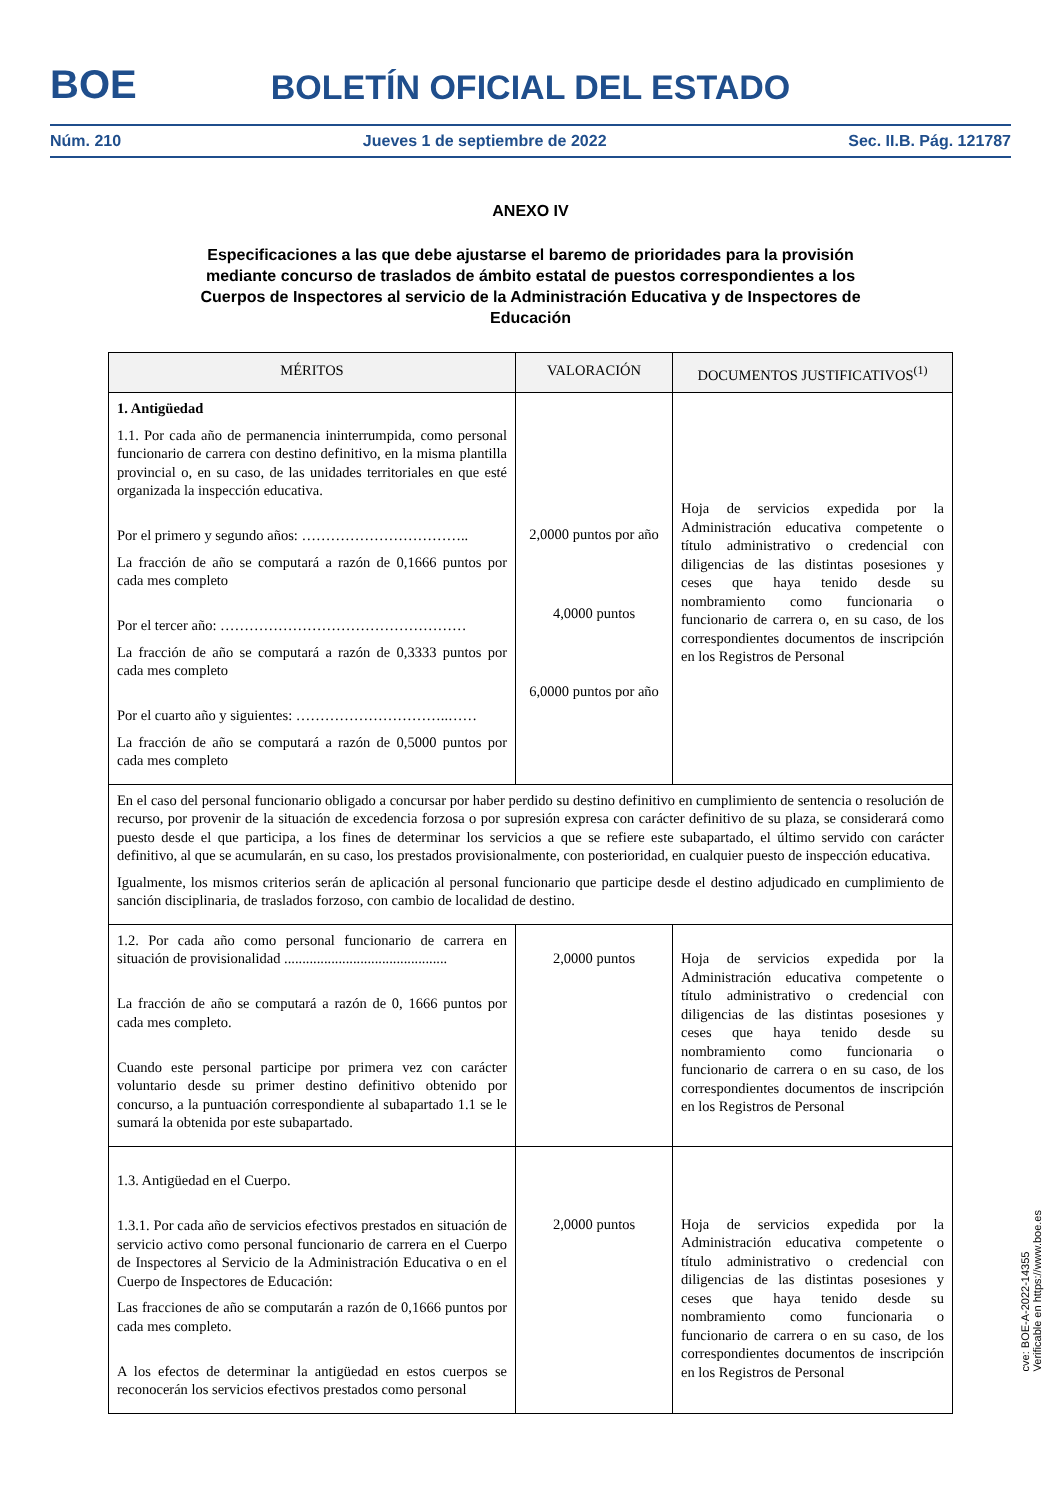BOE
BOLETÍN OFICIAL DEL ESTADO
Núm. 210 Jueves 1 de septiembre de 2022 Sec. II.B. Pág. 121787
ANEXO IV
Especificaciones a las que debe ajustarse el baremo de prioridades para la provisión mediante concurso de traslados de ámbito estatal de puestos correspondientes a los Cuerpos de Inspectores al servicio de la Administración Educativa y de Inspectores de Educación
| MÉRITOS | VALORACIÓN | DOCUMENTOS JUSTIFICATIVOS<sup>(1)</sup> |
| --- | --- | --- |
| 1. Antigüedad 1.1. Por cada año de permanencia ininterrumpida, como personal funcionario de carrera con destino definitivo, en la misma plantilla provincial o, en su caso, de las unidades territoriales en que esté organizada la inspección educativa. Por el primero y segundo años: …………………………….. La fracción de año se computará a razón de 0,1666 puntos por cada mes completo Por el tercer año: …………………………………………… La fracción de año se computará a razón de 0,3333 puntos por cada mes completo Por el cuarto año y siguientes: …………………………..…… La fracción de año se computará a razón de 0,5000 puntos por cada mes completo | 2,0000 puntos por año 4,0000 puntos 6,0000 puntos por año | Hoja de servicios expedida por la Administración educativa competente o título administrativo o credencial con diligencias de las distintas posesiones y ceses que haya tenido desde su nombramiento como funcionaria o funcionario de carrera o, en su caso, de los correspondientes documentos de inscripción en los Registros de Personal |
| En el caso del personal funcionario obligado a concursar por haber perdido su destino definitivo en cumplimiento de sentencia o resolución de recurso, por provenir de la situación de excedencia forzosa o por supresión expresa con carácter definitivo de su plaza, se considerará como puesto desde el que participa, a los fines de determinar los servicios a que se refiere este subapartado, el último servido con carácter definitivo, al que se acumularán, en su caso, los prestados provisionalmente, con posterioridad, en cualquier puesto de inspección educativa. Igualmente, los mismos criterios serán de aplicación al personal funcionario que participe desde el destino adjudicado en cumplimiento de sanción disciplinaria, de traslados forzoso, con cambio de localidad de destino. | | |
| 1.2. Por cada año como personal funcionario de carrera en situación de provisionalidad ............................................. La fracción de año se computará a razón de 0, 1666 puntos por cada mes completo. Cuando este personal participe por primera vez con carácter voluntario desde su primer destino definitivo obtenido por concurso, a la puntuación correspondiente al subapartado 1.1 se le sumará la obtenida por este subapartado. | 2,0000 puntos | Hoja de servicios expedida por la Administración educativa competente o título administrativo o credencial con diligencias de las distintas posesiones y ceses que haya tenido desde su nombramiento como funcionaria o funcionario de carrera o en su caso, de los correspondientes documentos de inscripción en los Registros de Personal |
| 1.3. Antigüedad en el Cuerpo. 1.3.1. Por cada año de servicios efectivos prestados en situación de servicio activo como personal funcionario de carrera en el Cuerpo de Inspectores al Servicio de la Administración Educativa o en el Cuerpo de Inspectores de Educación: Las fracciones de año se computarán a razón de 0,1666 puntos por cada mes completo. A los efectos de determinar la antigüedad en estos cuerpos se reconocerán los servicios efectivos prestados como personal | 2,0000 puntos | Hoja de servicios expedida por la Administración educativa competente o título administrativo o credencial con diligencias de las distintas posesiones y ceses que haya tenido desde su nombramiento como funcionaria o funcionario de carrera o en su caso, de los correspondientes documentos de inscripción en los Registros de Personal |
cve: BOE-A-2022-14355
Verificable en https://www.boe.es